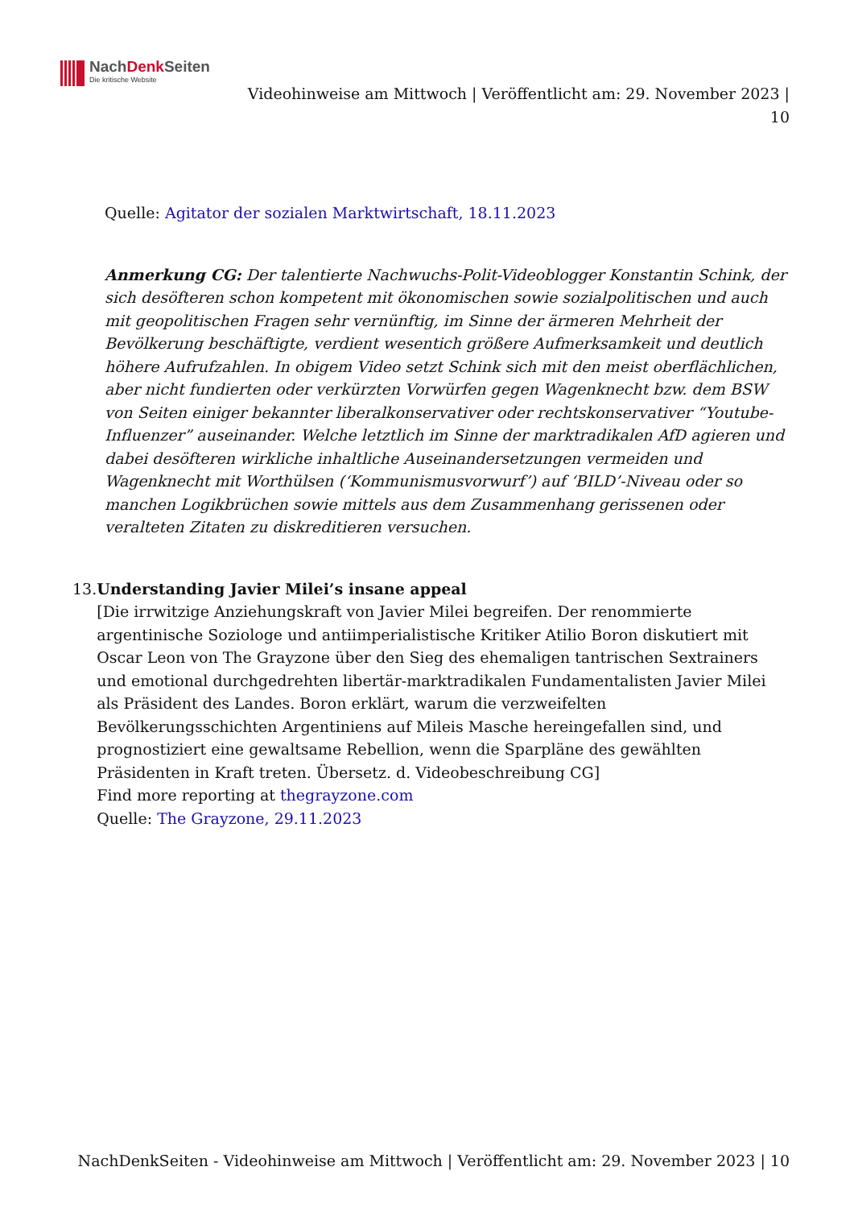NachDenk Seiten
Die kritische Website
Videohinweise am Mittwoch | Veröffentlicht am: 29. November 2023 | 10
Quelle: Agitator der sozialen Marktwirtschaft, 18.11.2023
Anmerkung CG: Der talentierte Nachwuchs-Polit-Videoblogger Konstantin Schink, der sich desöfteren schon kompetent mit ökonomischen sowie sozialpolitischen und auch mit geopolitischen Fragen sehr vernünftig, im Sinne der ärmeren Mehrheit der Bevölkerung beschäftigte, verdient wesentich größere Aufmerksamkeit und deutlich höhere Aufrufzahlen. In obigem Video setzt Schink sich mit den meist oberflächlichen, aber nicht fundierten oder verkürzten Vorwürfen gegen Wagenknecht bzw. dem BSW von Seiten einiger bekannter liberalkonservativer oder rechtskonservativer “Youtube-Influenzer” auseinander. Welche letztlich im Sinne der marktradikalen AfD agieren und dabei desöfteren wirkliche inhaltliche Auseinandersetzungen vermeiden und Wagenknecht mit Worthülsen (‘Kommunismusvorwurf’) auf ‘BILD’-Niveau oder so manchen Logikbrüchen sowie mittels aus dem Zusammenhang gerissenen oder veralteten Zitaten zu diskreditieren versuchen.
13. Understanding Javier Milei’s insane appeal
[Die irrwitzige Anziehungskraft von Javier Milei begreifen. Der renommierte argentinische Soziologe und antiimperialistische Kritiker Atilio Boron diskutiert mit Oscar Leon von The Grayzone über den Sieg des ehemaligen tantrischen Sextrainers und emotional durchgedrehten libertär-marktradikalen Fundamentalisten Javier Milei als Präsident des Landes. Boron erklärt, warum die verzweifelten Bevölkerungsschichten Argentiniens auf Mileis Masche hereingefallen sind, und prognostiziert eine gewaltsame Rebellion, wenn die Sparpläne des gewählten Präsidenten in Kraft treten. Übersetz. d. Videobeschreibung CG]
Find more reporting at thegrayzone.com
Quelle: The Grayzone, 29.11.2023
NachDenkSeiten - Videohinweise am Mittwoch | Veröffentlicht am: 29. November 2023 | 10